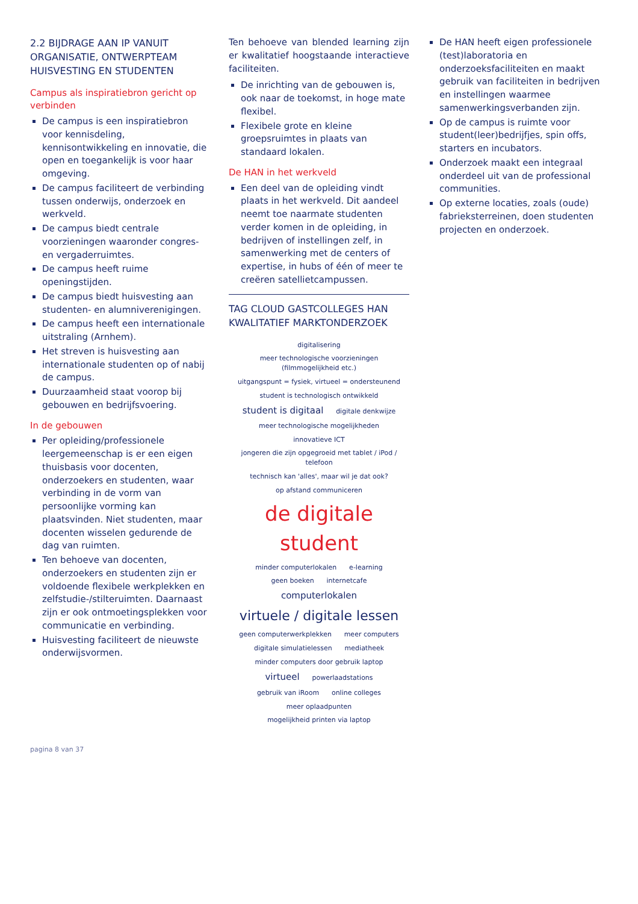2.2 BIJDRAGE AAN IP VANUIT ORGANISATIE, ONTWERPTEAM HUISVESTING EN STUDENTEN
Campus als inspiratiebron gericht op verbinden
De campus is een inspiratiebron voor kennisdeling, kennisontwikkeling en innovatie, die open en toegankelijk is voor haar omgeving.
De campus faciliteert de verbinding tussen onderwijs, onderzoek en werkveld.
De campus biedt centrale voorzieningen waaronder congres- en vergaderruimtes.
De campus heeft ruime openingstijden.
De campus biedt huisvesting aan studenten- en alumniverenigingen.
De campus heeft een internationale uitstraling (Arnhem).
Het streven is huisvesting aan internationale studenten op of nabij de campus.
Duurzaamheid staat voorop bij gebouwen en bedrijfsvoering.
In de gebouwen
Per opleiding/professionele leergemeenschap is er een eigen thuisbasis voor docenten, onderzoekers en studenten, waar verbinding in de vorm van persoonlijke vorming kan plaatsvinden. Niet studenten, maar docenten wisselen gedurende de dag van ruimten.
Ten behoeve van docenten, onderzoekers en studenten zijn er voldoende flexibele werkplekken en zelfstudie-/stilteruimten. Daarnaast zijn er ook ontmoetingsplekken voor communicatie en verbinding.
Huisvesting faciliteert de nieuwste onderwijsvormen.
Ten behoeve van blended learning zijn er kwalitatief hoogstaande interactieve faciliteiten.
De inrichting van de gebouwen is, ook naar de toekomst, in hoge mate flexibel.
Flexibele grote en kleine groepsruimtes in plaats van standaard lokalen.
De HAN in het werkveld
Een deel van de opleiding vindt plaats in het werkveld. Dit aandeel neemt toe naarmate studenten verder komen in de opleiding, in bedrijven of instellingen zelf, in samenwerking met de centers of expertise, in hubs of één of meer te creëren satellietcampussen.
TAG CLOUD GASTCOLLEGES HAN KWALITATIEF MARKTONDERZOEK
digitalisering meer technologische voorzieningen (filmmogelijkheid etc.) uitgangspunt = fysiek, virtueel = ondersteunend student is technologisch ontwikkeld student is digitaal digitale denkwijze meer technologische mogelijkheden innovatieve ICT jongeren die zijn opgegroeid met tablet / iPod / telefoon technisch kan 'alles', maar wil je dat ook? op afstand communiceren de digitale student minder computerlokalen e-learning geen boeken internetcafe computerlokalen virtuele / digitale lessen geen computerwerkplekken meer computers digitale simulatielessen mediatheek minder computers door gebruik laptop virtueel powerlaadstations gebruik van iRoom online colleges meer oplaadpunten mogelijkheid printen via laptop
De HAN heeft eigen professionele (test)laboratoria en onderzoeksfaciliteiten en maakt gebruik van faciliteiten in bedrijven en instellingen waarmee samenwerkingsverbanden zijn.
Op de campus is ruimte voor student(leer)bedrijfjes, spin offs, starters en incubators.
Onderzoek maakt een integraal onderdeel uit van de professional communities.
Op externe locaties, zoals (oude) fabrieksterreinen, doen studenten projecten en onderzoek.
pagina 8 van 37